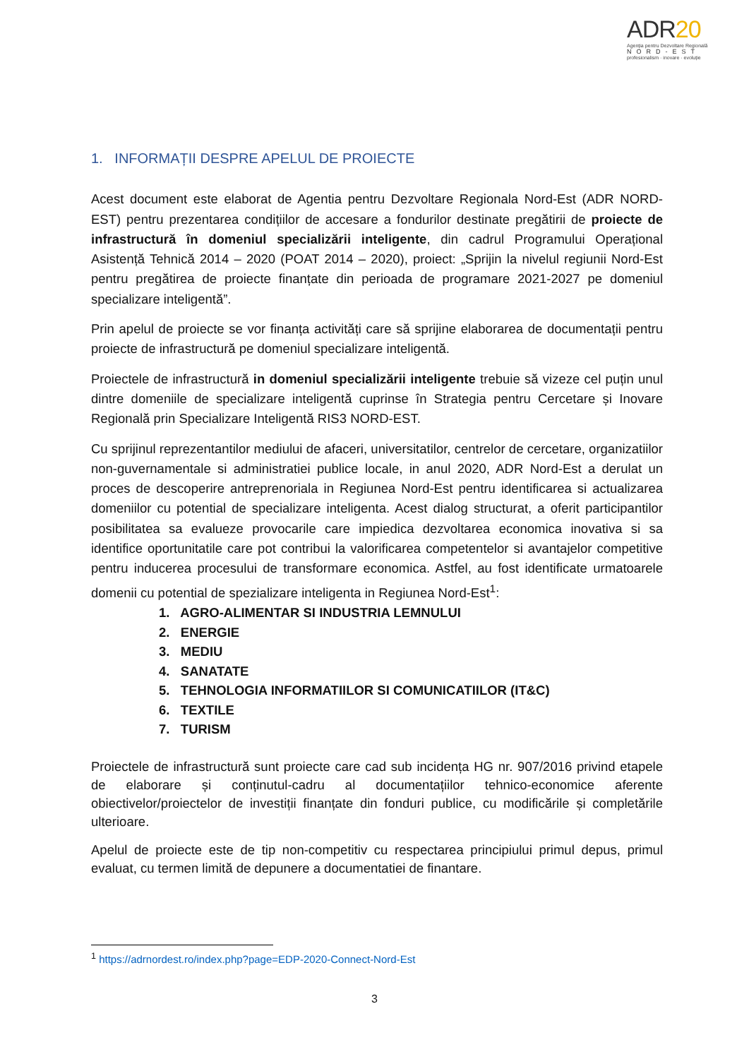ADR20
Agenția pentru Dezvoltare Regională
NORD-EST
profesionalism · inovare · evoluție
1. INFORMAȚII DESPRE APELUL DE PROIECTE
Acest document este elaborat de Agentia pentru Dezvoltare Regionala Nord-Est (ADR NORD-EST) pentru prezentarea condițiilor de accesare a fondurilor destinate pregătirii de proiecte de infrastructură în domeniul specializării inteligente, din cadrul Programului Operațional Asistență Tehnică 2014 – 2020 (POAT 2014 – 2020), proiect: „Sprijin la nivelul regiunii Nord-Est pentru pregătirea de proiecte finanțate din perioada de programare 2021-2027 pe domeniul specializare inteligentă”.
Prin apelul de proiecte se vor finanța activități care să sprijine elaborarea de documentații pentru proiecte de infrastructură pe domeniul specializare inteligentă.
Proiectele de infrastructură in domeniul specializării inteligente trebuie să vizeze cel puțin unul dintre domeniile de specializare inteligentă cuprinse în Strategia pentru Cercetare și Inovare Regională prin Specializare Inteligentă RIS3 NORD-EST.
Cu sprijinul reprezentantilor mediului de afaceri, universitatilor, centrelor de cercetare, organizatiilor non-guvernamentale si administratiei publice locale, in anul 2020, ADR Nord-Est a derulat un proces de descoperire antreprenoriala in Regiunea Nord-Est pentru identificarea si actualizarea domeniilor cu potential de specializare inteligenta. Acest dialog structurat, a oferit participantilor posibilitatea sa evalueze provocarile care impiedica dezvoltarea economica inovativa si sa identifice oportunitatile care pot contribui la valorificarea competentelor si avantajelor competitive pentru inducerea procesului de transformare economica. Astfel, au fost identificate urmatoarele domenii cu potential de spezializare inteligenta in Regiunea Nord-Est<sup>1</sup>:
1. AGRO-ALIMENTAR SI INDUSTRIA LEMNULUI
2. ENERGIE
3. MEDIU
4. SANATATE
5. TEHNOLOGIA INFORMATIILOR SI COMUNICATIILOR (IT&C)
6. TEXTILE
7. TURISM
Proiectele de infrastructură sunt proiecte care cad sub incidența HG nr. 907/2016 privind etapele de elaborare și conținutul-cadru al documentațiilor tehnico-economice aferente obiectivelor/proiectelor de investiții finanțate din fonduri publice, cu modificările și completările ulterioare.
Apelul de proiecte este de tip non-competitiv cu respectarea principiului primul depus, primul evaluat, cu termen limită de depunere a documentatiei de finantare.
<sup>1</sup> https://adrnordest.ro/index.php?page=EDP-2020-Connect-Nord-Est
3